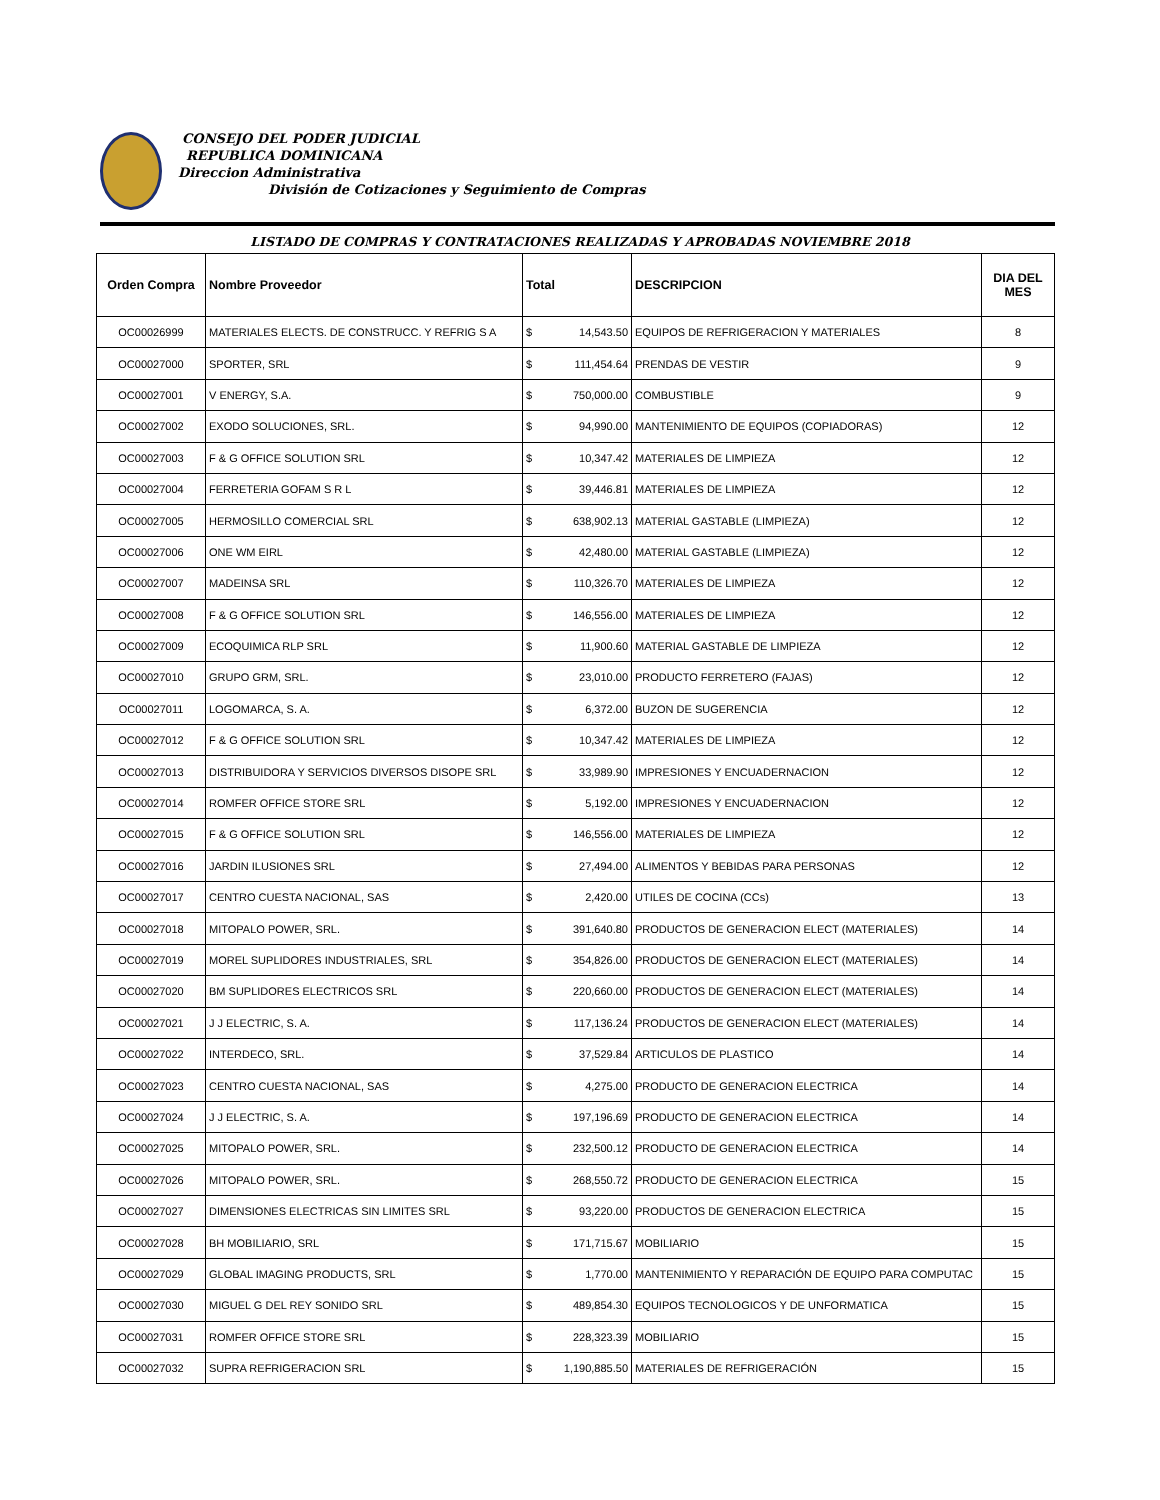CONSEJO DEL PODER JUDICIAL
REPUBLICA DOMINICANA
Direccion Administrativa
División de Cotizaciones y Seguimiento de Compras
LISTADO DE COMPRAS Y CONTRATACIONES REALIZADAS Y APROBADAS NOVIEMBRE 2018
| Orden Compra | Nombre Proveedor | Total | DESCRIPCION | DIA DEL MES |
| --- | --- | --- | --- | --- |
| OC00026999 | MATERIALES ELECTS. DE CONSTRUCC. Y REFRIG S A | $ 14,543.50 | EQUIPOS DE REFRIGERACION Y MATERIALES | 8 |
| OC00027000 | SPORTER, SRL | $ 111,454.64 | PRENDAS DE VESTIR | 9 |
| OC00027001 | V ENERGY, S.A. | $ 750,000.00 | COMBUSTIBLE | 9 |
| OC00027002 | EXODO SOLUCIONES, SRL. | $ 94,990.00 | MANTENIMIENTO DE EQUIPOS (COPIADORAS) | 12 |
| OC00027003 | F & G OFFICE SOLUTION SRL | $ 10,347.42 | MATERIALES DE LIMPIEZA | 12 |
| OC00027004 | FERRETERIA GOFAM S R L | $ 39,446.81 | MATERIALES DE LIMPIEZA | 12 |
| OC00027005 | HERMOSILLO COMERCIAL SRL | $ 638,902.13 | MATERIAL GASTABLE (LIMPIEZA) | 12 |
| OC00027006 | ONE WM EIRL | $ 42,480.00 | MATERIAL GASTABLE (LIMPIEZA) | 12 |
| OC00027007 | MADEINSA SRL | $ 110,326.70 | MATERIALES DE LIMPIEZA | 12 |
| OC00027008 | F & G OFFICE SOLUTION SRL | $ 146,556.00 | MATERIALES DE LIMPIEZA | 12 |
| OC00027009 | ECOQUIMICA RLP SRL | $ 11,900.60 | MATERIAL GASTABLE DE LIMPIEZA | 12 |
| OC00027010 | GRUPO GRM, SRL. | $ 23,010.00 | PRODUCTO FERRETERO (FAJAS) | 12 |
| OC00027011 | LOGOMARCA, S. A. | $ 6,372.00 | BUZON DE SUGERENCIA | 12 |
| OC00027012 | F & G OFFICE SOLUTION SRL | $ 10,347.42 | MATERIALES DE LIMPIEZA | 12 |
| OC00027013 | DISTRIBUIDORA Y SERVICIOS DIVERSOS DISOPE SRL | $ 33,989.90 | IMPRESIONES Y ENCUADERNACION | 12 |
| OC00027014 | ROMFER OFFICE STORE SRL | $ 5,192.00 | IMPRESIONES Y ENCUADERNACION | 12 |
| OC00027015 | F & G OFFICE SOLUTION SRL | $ 146,556.00 | MATERIALES DE LIMPIEZA | 12 |
| OC00027016 | JARDIN ILUSIONES SRL | $ 27,494.00 | ALIMENTOS Y BEBIDAS PARA PERSONAS | 12 |
| OC00027017 | CENTRO CUESTA NACIONAL, SAS | $ 2,420.00 | UTILES DE COCINA (CCs) | 13 |
| OC00027018 | MITOPALO POWER, SRL. | $ 391,640.80 | PRODUCTOS DE GENERACION ELECT (MATERIALES) | 14 |
| OC00027019 | MOREL SUPLIDORES INDUSTRIALES, SRL | $ 354,826.00 | PRODUCTOS DE GENERACION ELECT (MATERIALES) | 14 |
| OC00027020 | BM SUPLIDORES ELECTRICOS SRL | $ 220,660.00 | PRODUCTOS DE GENERACION ELECT (MATERIALES) | 14 |
| OC00027021 | J J ELECTRIC, S. A. | $ 117,136.24 | PRODUCTOS DE GENERACION ELECT (MATERIALES) | 14 |
| OC00027022 | INTERDECO, SRL. | $ 37,529.84 | ARTICULOS DE PLASTICO | 14 |
| OC00027023 | CENTRO CUESTA NACIONAL, SAS | $ 4,275.00 | PRODUCTO DE GENERACION ELECTRICA | 14 |
| OC00027024 | J J ELECTRIC, S. A. | $ 197,196.69 | PRODUCTO DE GENERACION ELECTRICA | 14 |
| OC00027025 | MITOPALO POWER, SRL. | $ 232,500.12 | PRODUCTO DE GENERACION ELECTRICA | 14 |
| OC00027026 | MITOPALO POWER, SRL. | $ 268,550.72 | PRODUCTO DE GENERACION ELECTRICA | 15 |
| OC00027027 | DIMENSIONES ELECTRICAS SIN LIMITES SRL | $ 93,220.00 | PRODUCTOS DE GENERACION ELECTRICA | 15 |
| OC00027028 | BH MOBILIARIO, SRL | $ 171,715.67 | MOBILIARIO | 15 |
| OC00027029 | GLOBAL IMAGING PRODUCTS, SRL | $ 1,770.00 | MANTENIMIENTO Y REPARACIÓN DE EQUIPO PARA COMPUTAC | 15 |
| OC00027030 | MIGUEL G DEL REY SONIDO SRL | $ 489,854.30 | EQUIPOS TECNOLOGICOS Y DE UNFORMATICA | 15 |
| OC00027031 | ROMFER OFFICE STORE SRL | $ 228,323.39 | MOBILIARIO | 15 |
| OC00027032 | SUPRA REFRIGERACION SRL | $ 1,190,885.50 | MATERIALES DE REFRIGERACIÓN | 15 |